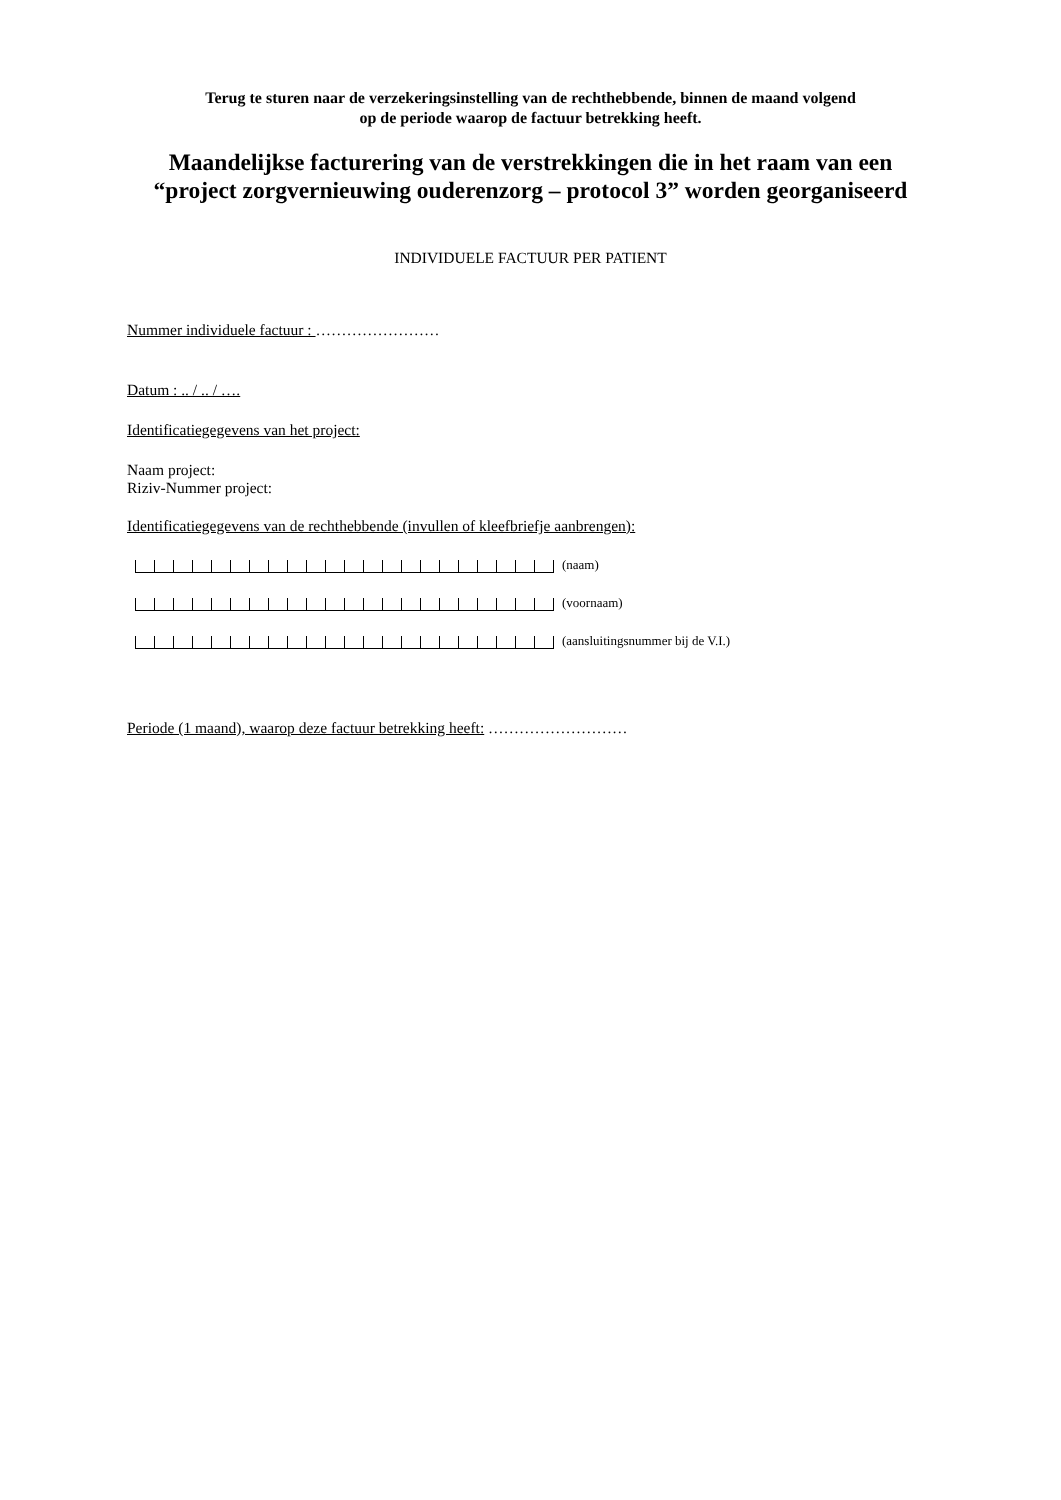Terug te sturen naar de verzekeringsinstelling van de rechthebbende, binnen de maand volgend
op de periode waarop de factuur betrekking heeft.
Maandelijkse facturering van de verstrekkingen die in het raam van een
“project zorgvernieuwing ouderenzorg – protocol 3” worden georganiseerd
INDIVIDUELE FACTUUR PER PATIENT
Nummer individuele factuur : ……………………
Datum : .. / .. / ….
Identificatiegegevens van het project:
Naam project:
Riziv-Nummer project:
Identificatiegegevens van de rechthebbende (invullen of kleefbriefje aanbrengen):
(naam)
(voornaam)
(aansluitingsnummer bij de V.I.)
Periode (1 maand), waarop deze factuur betrekking heeft: ………………………